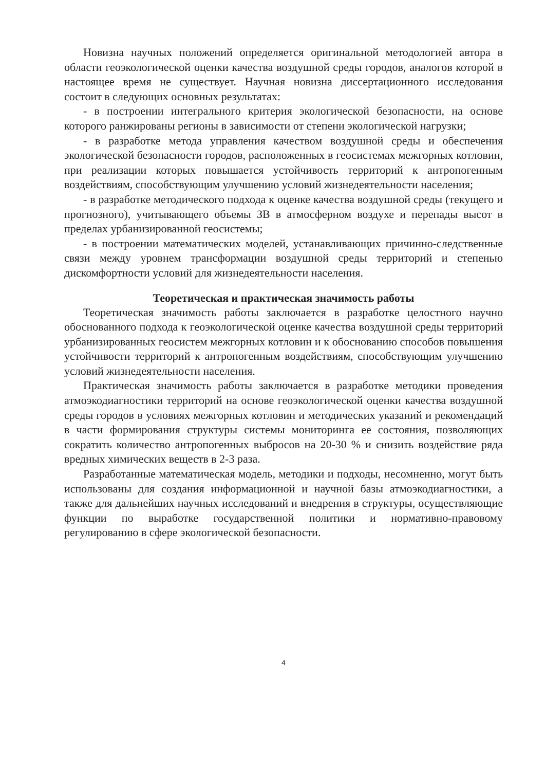Новизна научных положений определяется оригинальной методологией автора в области геоэкологической оценки качества воздушной среды городов, аналогов которой в настоящее время не существует. Научная новизна диссертационного исследования состоит в следующих основных результатах:
- в построении интегрального критерия экологической безопасности, на основе которого ранжированы регионы в зависимости от степени экологической нагрузки;
- в разработке метода управления качеством воздушной среды и обеспечения экологической безопасности городов, расположенных в геосистемах межгорных котловин, при реализации которых повышается устойчивость территорий к антропогенным воздействиям, способствующим улучшению условий жизнедеятельности населения;
- в разработке методического подхода к оценке качества воздушной среды (текущего и прогнозного), учитывающего объемы ЗВ в атмосферном воздухе и перепады высот в пределах урбанизированной геосистемы;
- в построении математических моделей, устанавливающих причинно-следственные связи между уровнем трансформации воздушной среды территорий и степенью дискомфортности условий для жизнедеятельности населения.
Теоретическая и практическая значимость работы
Теоретическая значимость работы заключается в разработке целостного научно обоснованного подхода к геоэкологической оценке качества воздушной среды территорий урбанизированных геосистем межгорных котловин и к обоснованию способов повышения устойчивости территорий к антропогенным воздействиям, способствующим улучшению условий жизнедеятельности населения.
Практическая значимость работы заключается в разработке методики проведения атмоэкодиагностики территорий на основе геоэкологической оценки качества воздушной среды городов в условиях межгорных котловин и методических указаний и рекомендаций в части формирования структуры системы мониторинга ее состояния, позволяющих сократить количество антропогенных выбросов на 20-30 % и снизить воздействие ряда вредных химических веществ в 2-3 раза.
Разработанные математическая модель, методики и подходы, несомненно, могут быть использованы для создания информационной и научной базы атмоэкодиагностики, а также для дальнейших научных исследований и внедрения в структуры, осуществляющие функции по выработке государственной политики и нормативно-правовому регулированию в сфере экологической безопасности.
4